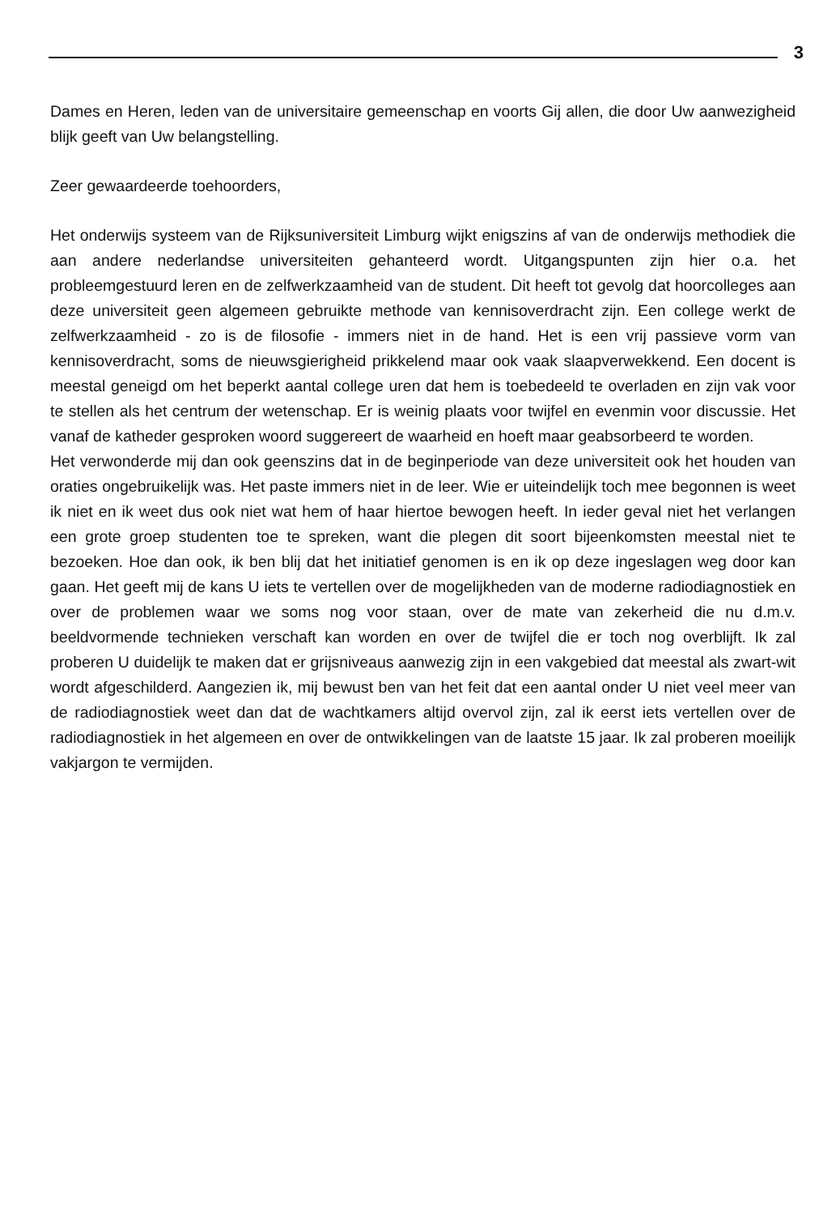3
Dames en Heren, leden van de universitaire gemeenschap en voorts Gij allen, die door Uw aanwezigheid blijk geeft van Uw belangstelling.
Zeer gewaardeerde toehoorders,
Het onderwijs systeem van de Rijksuniversiteit Limburg wijkt enigszins af van de onderwijs methodiek die aan andere nederlandse universiteiten gehanteerd wordt. Uitgangspunten zijn hier o.a. het probleemgestuurd leren en de zelfwerkzaamheid van de student. Dit heeft tot gevolg dat hoorcolleges aan deze universiteit geen algemeen gebruikte methode van kennisoverdracht zijn. Een college werkt de zelfwerkzaamheid - zo is de filosofie - immers niet in de hand. Het is een vrij passieve vorm van kennisoverdracht, soms de nieuwsgierigheid prikkelend maar ook vaak slaapverwekkend. Een docent is meestal geneigd om het beperkt aantal college uren dat hem is toebedeeld te overladen en zijn vak voor te stellen als het centrum der wetenschap. Er is weinig plaats voor twijfel en evenmin voor discussie. Het vanaf de katheder gesproken woord suggereert de waarheid en hoeft maar geabsorbeerd te worden.
Het verwonderde mij dan ook geenszins dat in de beginperiode van deze universiteit ook het houden van oraties ongebruikelijk was. Het paste immers niet in de leer. Wie er uiteindelijk toch mee begonnen is weet ik niet en ik weet dus ook niet wat hem of haar hiertoe bewogen heeft. In ieder geval niet het verlangen een grote groep studenten toe te spreken, want die plegen dit soort bijeenkomsten meestal niet te bezoeken. Hoe dan ook, ik ben blij dat het initiatief genomen is en ik op deze ingeslagen weg door kan gaan. Het geeft mij de kans U iets te vertellen over de mogelijkheden van de moderne radiodiagnostiek en over de problemen waar we soms nog voor staan, over de mate van zekerheid die nu d.m.v. beeldvormende technieken verschaft kan worden en over de twijfel die er toch nog overblijft. Ik zal proberen U duidelijk te maken dat er grijsniveaus aanwezig zijn in een vakgebied dat meestal als zwart-wit wordt afgeschilderd. Aangezien ik, mij bewust ben van het feit dat een aantal onder U niet veel meer van de radiodiagnostiek weet dan dat de wachtkamers altijd overvol zijn, zal ik eerst iets vertellen over de radiodiagnostiek in het algemeen en over de ontwikkelingen van de laatste 15 jaar. Ik zal proberen moeilijk vakjargon te vermijden.